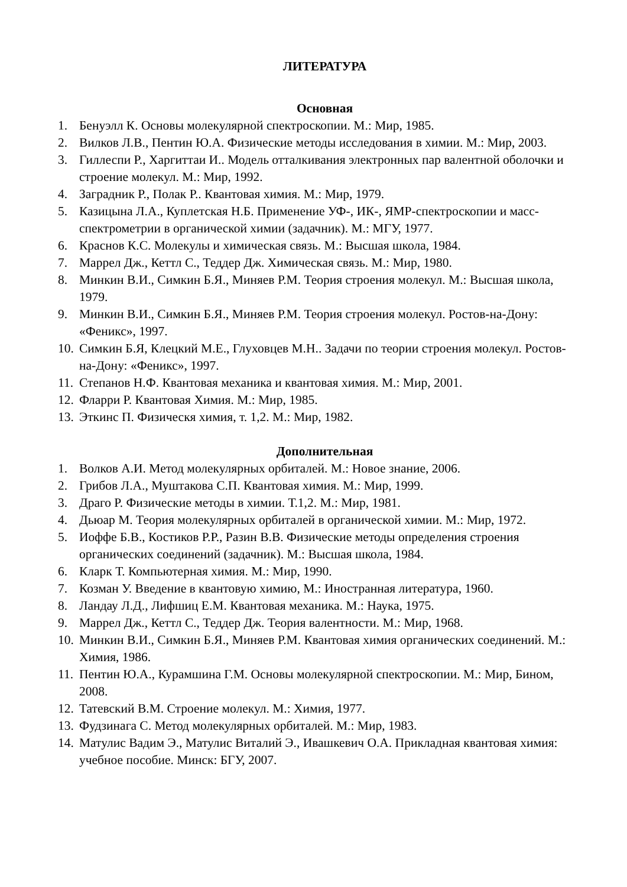ЛИТЕРАТУРА
Основная
1. Бенуэлл К. Основы молекулярной спектроскопии. М.: Мир, 1985.
2. Вилков Л.В., Пентин Ю.А. Физические методы исследования в химии. М.: Мир, 2003.
3. Гиллеспи Р., Харгиттаи И.. Модель отталкивания электронных пар валентной оболочки и строение молекул. М.: Мир, 1992.
4. Заградник Р., Полак Р.. Квантовая химия. М.: Мир, 1979.
5. Казицына Л.А., Куплетская Н.Б. Применение УФ-, ИК-, ЯМР-спектроскопии и масс-спектрометрии в органической химии (задачник). М.: МГУ, 1977.
6. Краснов К.С. Молекулы и химическая связь. М.: Высшая школа, 1984.
7. Маррел Дж., Кеттл С., Теддер Дж. Химическая связь. М.: Мир, 1980.
8. Минкин В.И., Симкин Б.Я., Миняев Р.М. Теория строения молекул. М.: Высшая школа, 1979.
9. Минкин В.И., Симкин Б.Я., Миняев Р.М. Теория строения молекул. Ростов-на-Дону: «Феникс», 1997.
10. Симкин Б.Я, Клецкий М.Е., Глуховцев М.Н.. Задачи по теории строения молекул. Ростов-на-Дону: «Феникс», 1997.
11. Степанов Н.Ф. Квантовая механика и квантовая химия. М.: Мир, 2001.
12. Фларри Р. Квантовая Химия. М.: Мир, 1985.
13. Эткинс П. Физическя химия, т. 1,2. М.: Мир, 1982.
Дополнительная
1. Волков А.И. Метод молекулярных орбиталей. М.: Новое знание, 2006.
2. Грибов Л.А., Муштакова С.П. Квантовая химия. М.: Мир, 1999.
3. Драго Р. Физические методы в химии. Т.1,2. М.: Мир, 1981.
4. Дьюар М. Теория молекулярных орбиталей в органической химии. М.: Мир, 1972.
5. Иоффе Б.В., Костиков Р.Р., Разин В.В. Физические методы определения строения органических соединений (задачник). М.: Высшая школа, 1984.
6. Кларк Т. Компьютерная химия. М.: Мир, 1990.
7. Козман У. Введение в квантовую химию, М.: Иностранная литература, 1960.
8. Ландау Л.Д., Лифшиц Е.М. Квантовая механика. М.: Наука, 1975.
9. Маррел Дж., Кеттл С., Теддер Дж. Теория валентности. М.: Мир, 1968.
10. Минкин В.И., Симкин Б.Я., Миняев Р.М. Квантовая химия органических соединений. М.: Химия, 1986.
11. Пентин Ю.А., Курамшина Г.М. Основы молекулярной спектроскопии. М.: Мир, Бином, 2008.
12. Татевский В.М. Строение молекул. М.: Химия, 1977.
13. Фудзинага С. Метод молекулярных орбиталей. М.: Мир, 1983.
14. Матулис Вадим Э., Матулис Виталий Э., Ивашкевич О.А. Прикладная квантовая химия: учебное пособие. Минск: БГУ, 2007.